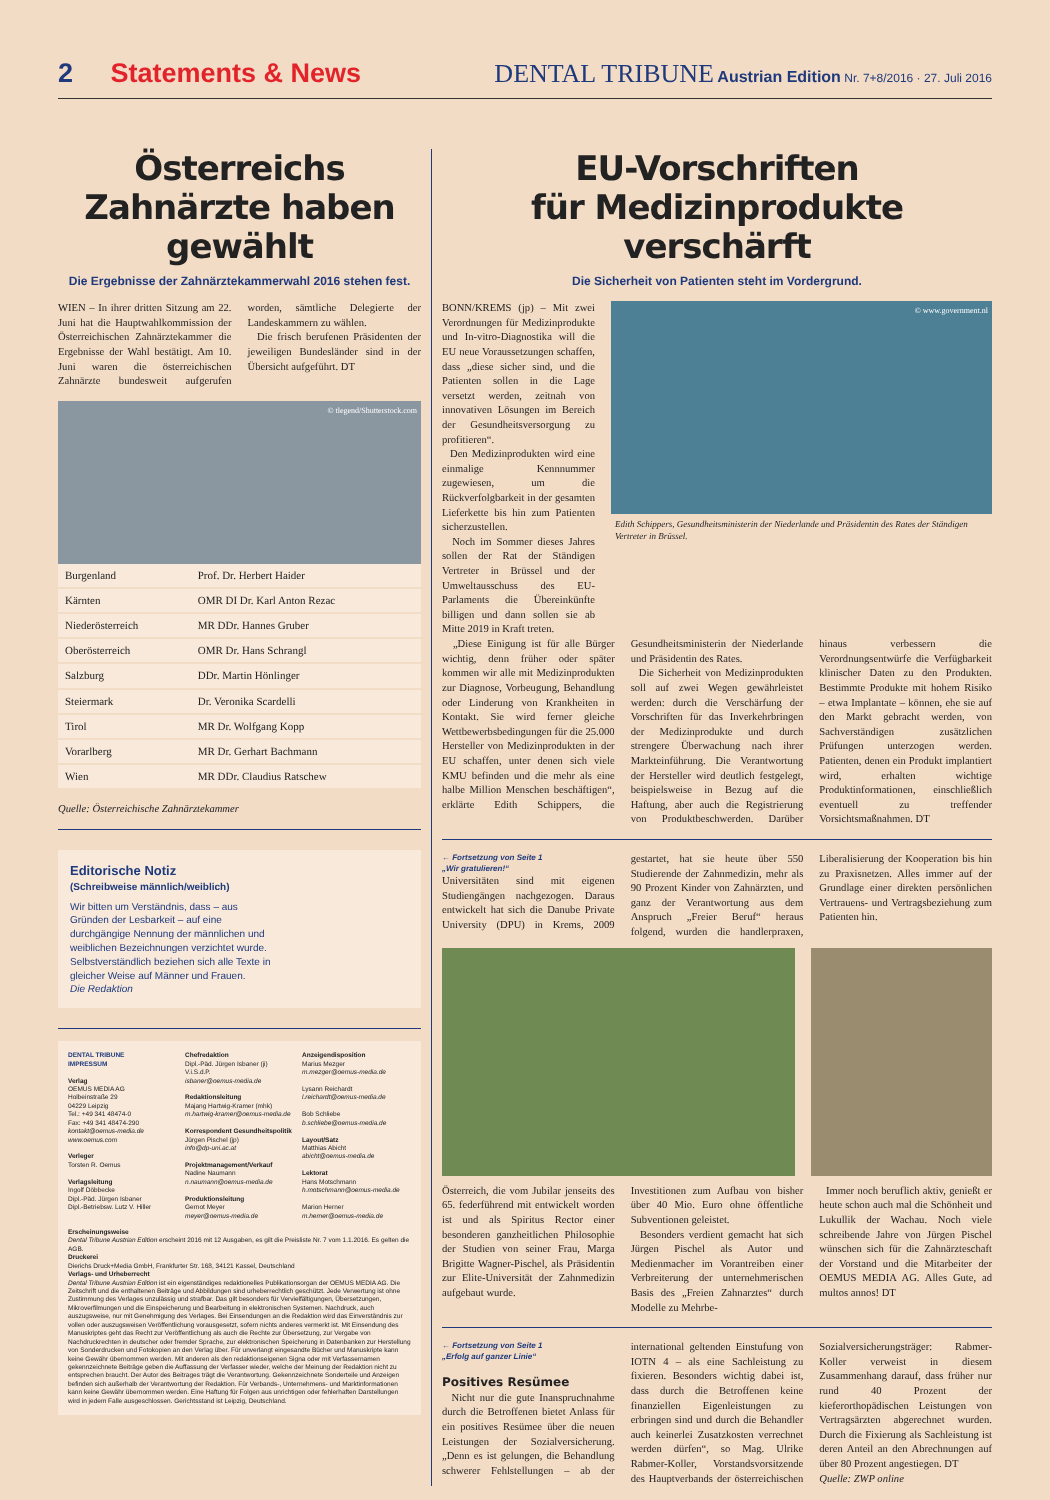2 Statements & News DENTAL TRIBUNE Austrian Edition Nr. 7+8/2016 · 27. Juli 2016
Österreichs Zahnärzte haben gewählt
Die Ergebnisse der Zahnärztekammerwahl 2016 stehen fest.
WIEN – In ihrer dritten Sitzung am 22. Juni hat die Hauptwahlkommission der Österreichischen Zahnärztekammer die Ergebnisse der Wahl bestätigt. Am 10. Juni waren die österreichischen Zahnärzte bundesweit aufgerufen worden, sämtliche Delegierte der Landeskammern zu wählen.
Die frisch berufenen Präsidenten der jeweiligen Bundesländer sind in der Übersicht aufgeführt. DT
© tlegend/Shutterstock.com
| Burgenland | Prof. Dr. Herbert Haider |
| Kärnten | OMR DI Dr. Karl Anton Rezac |
| Niederösterreich | MR DDr. Hannes Gruber |
| Oberösterreich | OMR Dr. Hans Schrangl |
| Salzburg | DDr. Martin Hönlinger |
| Steiermark | Dr. Veronika Scardelli |
| Tirol | MR Dr. Wolfgang Kopp |
| Vorarlberg | MR Dr. Gerhart Bachmann |
| Wien | MR DDr. Claudius Ratschew |
Quelle: Österreichische Zahnärztekammer
Editorische Notiz
(Schreibweise männlich/weiblich)
Wir bitten um Verständnis, dass – aus Gründen der Lesbarkeit – auf eine durchgängige Nennung der männlichen und weiblichen Bezeichnungen verzichtet wurde. Selbstverständlich beziehen sich alle Texte in gleicher Weise auf Männer und Frauen.
Die Redaktion
DENTAL TRIBUNE
IMPRESSUM
Verlag
OEMUS MEDIA AG
Holbeinstraße 29
04229 Leipzig
Tel.: +49 341 48474-0
Fax: +49 341 48474-290
kontakt@oemus-media.de
www.oemus.com
Verleger
Torsten R. Oemus
Verlagsleitung
Ingolf Döbbecke
Dipl.-Päd. Jürgen Isbaner
Dipl.-Betriebsw. Lutz V. Hiller
Chefredaktion
Dipl.-Päd. Jürgen Isbaner (ji)
V.i.S.d.P.
isbaner@oemus-media.de
Redaktionsleitung
Majang Hartwig-Kramer (mhk)
m.hartwig-kramer@oemus-media.de
Korrespondent Gesundheitspolitik
Jürgen Pischel (jp)
info@dp-uni.ac.at
Projektmanagement/Verkauf
Nadine Naumann
n.naumann@oemus-media.de
Produktionsleitung
Gernot Meyer
meyer@oemus-media.de
Anzeigendisposition
Marius Mezger
m.mezger@oemus-media.de
Lysann Reichardt
l.reichardt@oemus-media.de
Bob Schliebe
b.schliebe@oemus-media.de
Layout/Satz
Matthias Abicht
abicht@oemus-media.de
Lektorat
Hans Motschmann
h.motschmann@oemus-media.de
Marion Herner
m.herner@oemus-media.de
Erscheinungsweise
Dental Tribune Austrian Edition erscheint 2016 mit 12 Ausgaben, es gilt die Preisliste Nr. 7 vom 1.1.2016. Es gelten die AGB.
Druckerei
Dierichs Druck+Media GmbH, Frankfurter Str. 168, 34121 Kassel, Deutschland
Verlags- und Urheberrecht
Dental Tribune Austrian Edition ist ein eigenständiges redaktionelles Publikationsorgan der OEMUS MEDIA AG. Die Zeitschrift und die enthaltenen Beiträge und Abbildungen sind urheberrechtlich geschützt. Jede Verwertung ist ohne Zustimmung des Verlages unzulässig und strafbar. Das gilt besonders für Vervielfältigungen, Übersetzungen, Mikroverfilmungen und die Einspeicherung und Bearbeitung in elektronischen Systemen. Nachdruck, auch auszugsweise, nur mit Genehmigung des Verlages. Bei Einsendungen an die Redaktion wird das Einverständnis zur vollen oder auszugsweisen Veröffentlichung vorausgesetzt, sofern nichts anderes vermerkt ist. Mit Einsendung des Manuskriptes geht das Recht zur Veröffentlichung als auch die Rechte zur Übersetzung, zur Vergabe von Nachdruckrechten in deutscher oder fremder Sprache, zur elektronischen Speicherung in Datenbanken zur Herstellung von Sonderdrucken und Fotokopien an den Verlag über. Für unverlangt eingesandte Bücher und Manuskripte kann keine Gewähr übernommen werden. Mit anderen als den redaktionseigenen Signa oder mit Verfassernamen gekennzeichnete Beiträge geben die Auffassung der Verfasser wieder, welche der Meinung der Redaktion nicht zu entsprechen braucht. Der Autor des Beitrages trägt die Verantwortung. Gekennzeichnete Sonderteile und Anzeigen befinden sich außerhalb der Verantwortung der Redaktion. Für Verbands-, Unternehmens- und Marktinformationen kann keine Gewähr übernommen werden. Eine Haftung für Folgen aus unrichtigen oder fehlerhaften Darstellungen wird in jedem Falle ausgeschlossen. Gerichtsstand ist Leipzig, Deutschland.
EU-Vorschriften
für Medizinprodukte verschärft
Die Sicherheit von Patienten steht im Vordergrund.
BONN/KREMS (jp) – Mit zwei Verordnungen für Medizinprodukte und In-vitro-Diagnostika will die EU neue Voraussetzungen schaffen, dass „diese sicher sind, und die Patienten sollen in die Lage versetzt werden, zeitnah von innovativen Lösungen im Bereich der Gesundheitsversorgung zu profitieren“.
Den Medizinprodukten wird eine einmalige Kennnummer zugewiesen, um die Rückverfolgbarkeit in der gesamten Lieferkette bis hin zum Patienten sicherzustellen.
Noch im Sommer dieses Jahres sollen der Rat der Ständigen Vertreter in Brüssel und der Umweltausschuss des EU-Parlaments die Übereinkünfte billigen und dann sollen sie ab Mitte 2019 in Kraft treten.
© www.government.nl
Edith Schippers, Gesundheitsministerin der Niederlande und Präsidentin des Rates der Ständigen Vertreter in Brüssel.
„Diese Einigung ist für alle Bürger wichtig, denn früher oder später kommen wir alle mit Medizinprodukten zur Diagnose, Vorbeugung, Behandlung oder Linderung von Krankheiten in Kontakt. Sie wird ferner gleiche Wettbewerbsbedingungen für die 25.000 Hersteller von Medizinprodukten in der EU schaffen, unter denen sich viele KMU befinden und die mehr als eine halbe Million Menschen beschäftigen“, erklärte Edith Schippers, die Gesundheitsministerin der Niederlande und Präsidentin des Rates.
Die Sicherheit von Medizinprodukten soll auf zwei Wegen gewährleistet werden: durch die Verschärfung der Vorschriften für das Inverkehrbringen der Medizinprodukte und durch strengere Überwachung nach ihrer Markteinführung. Die Verantwortung der Hersteller wird deutlich festgelegt, beispielsweise in Bezug auf die Haftung, aber auch die Registrierung von Produktbeschwerden. Darüber hinaus verbessern die Verordnungsentwürfe die Verfügbarkeit klinischer Daten zu den Produkten. Bestimmte Produkte mit hohem Risiko – etwa Implantate – können, ehe sie auf den Markt gebracht werden, von Sachverständigen zusätzlichen Prüfungen unterzogen werden. Patienten, denen ein Produkt implantiert wird, erhalten wichtige Produktinformationen, einschließlich eventuell zu treffender Vorsichtsmaßnahmen. DT
← Fortsetzung von Seite 1
„Wir gratulieren!“
Universitäten sind mit eigenen Studiengängen nachgezogen. Daraus entwickelt hat sich die Danube Private University (DPU) in Krems, 2009 gestartet, hat sie heute über 550 Studierende der Zahnmedizin, mehr als 90 Prozent Kinder von Zahnärzten, und ganz der Verantwortung aus dem Anspruch „Freier Beruf“ heraus folgend, wurden die handlerpraxen, Liberalisierung der Kooperation bis hin zu Praxisnetzen. Alles immer auf der Grundlage einer direkten persönlichen Vertrauens- und Vertragsbeziehung zum Patienten hin.
Österreich, die vom Jubilar jenseits des 65. federführend mit entwickelt worden ist und als Spiritus Rector einer besonderen ganzheitlichen Philosophie der Studien von seiner Frau, Marga Brigitte Wagner-Pischel, als Präsidentin zur Elite-Universität der Zahnmedizin aufgebaut wurde.
Investitionen zum Aufbau von bisher über 40 Mio. Euro ohne öffentliche Subventionen geleistet.
Besonders verdient gemacht hat sich Jürgen Pischel als Autor und Medienmacher im Vorantreiben einer Verbreiterung der unternehmerischen Basis des „Freien Zahnarztes“ durch Modelle zu Mehrbe-
Immer noch beruflich aktiv, genießt er heute schon auch mal die Schönheit und Lukullik der Wachau. Noch viele schreibende Jahre von Jürgen Pischel wünschen sich für die Zahnärzteschaft der Vorstand und die Mitarbeiter der OEMUS MEDIA AG. Alles Gute, ad multos annos! DT
← Fortsetzung von Seite 1
„Erfolg auf ganzer Linie“
Positives Resümee
Nicht nur die gute Inanspruchnahme durch die Betroffenen bietet Anlass für ein positives Resümee über die neuen Leistungen der Sozialversicherung. „Denn es ist gelungen, die Behandlung schwerer Fehlstellungen – ab der international geltenden Einstufung von IOTN 4 – als eine Sachleistung zu fixieren. Besonders wichtig dabei ist, dass durch die Betroffenen keine finanziellen Eigenleistungen zu erbringen sind und durch die Behandler auch keinerlei Zusatzkosten verrechnet werden dürfen“, so Mag. Ulrike Rabmer-Koller, Vorstandsvorsitzende des Hauptverbands der österreichischen Sozialversicherungsträger: Rabmer-Koller verweist in diesem Zusammenhang darauf, dass früher nur rund 40 Prozent der kieferorthopädischen Leistungen von Vertragsärzten abgerechnet wurden. Durch die Fixierung als Sachleistung ist deren Anteil an den Abrechnungen auf über 80 Prozent angestiegen. DT
Quelle: ZWP online